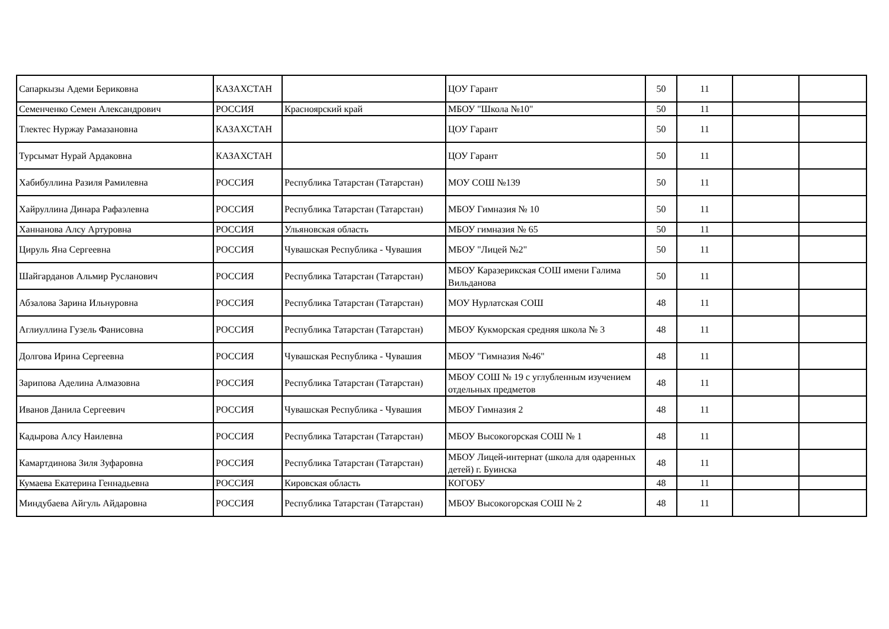| Сапаркызы Адеми Бериковна | КАЗАХСТАН | | ЦОУ Гарант | 50 | 11 | | |
| Семенченко Семен Александрович | РОССИЯ | Красноярский край | МБОУ "Школа №10" | 50 | 11 | | |
| Тлектес Нуржау Рамазановна | КАЗАХСТАН | | ЦОУ Гарант | 50 | 11 | | |
| Турсымат Нурай Ардаковна | КАЗАХСТАН | | ЦОУ Гарант | 50 | 11 | | |
| Хабибуллина Разиля Рамилевна | РОССИЯ | Республика Татарстан (Татарстан) | МОУ СОШ №139 | 50 | 11 | | |
| Хайруллина Динара Рафаэлевна | РОССИЯ | Республика Татарстан (Татарстан) | МБОУ Гимназия № 10 | 50 | 11 | | |
| Ханнанова Алсу Артуровна | РОССИЯ | Ульяновская область | МБОУ гимназия № 65 | 50 | 11 | | |
| Цируль Яна Сергеевна | РОССИЯ | Чувашская Республика - Чувашия | МБОУ "Лицей №2" | 50 | 11 | | |
| Шайгарданов Альмир Русланович | РОССИЯ | Республика Татарстан (Татарстан) | МБОУ Каразерикская СОШ имени Галима Вильданова | 50 | 11 | | |
| Абзалова Зарина Ильнуровна | РОССИЯ | Республика Татарстан (Татарстан) | МОУ Нурлатская СОШ | 48 | 11 | | |
| Аглиуллина Гузель Фанисовна | РОССИЯ | Республика Татарстан (Татарстан) | МБОУ Кукморская средняя школа № 3 | 48 | 11 | | |
| Долгова Ирина Сергеевна | РОССИЯ | Чувашская Республика - Чувашия | МБОУ "Гимназия №46" | 48 | 11 | | |
| Зарипова Аделина Алмазовна | РОССИЯ | Республика Татарстан (Татарстан) | МБОУ СОШ № 19 с углубленным изучением отдельных предметов | 48 | 11 | | |
| Иванов Данила Сергеевич | РОССИЯ | Чувашская Республика - Чувашия | МБОУ Гимназия 2 | 48 | 11 | | |
| Кадырова Алсу Наилевна | РОССИЯ | Республика Татарстан (Татарстан) | МБОУ Высокогорская СОШ № 1 | 48 | 11 | | |
| Камартдинова Зиля Зуфаровна | РОССИЯ | Республика Татарстан (Татарстан) | МБОУ Лицей-интернат (школа для одаренных детей) г. Буинска | 48 | 11 | | |
| Кумаева Екатерина Геннадьевна | РОССИЯ | Кировская область | КОГОБУ | 48 | 11 | | |
| Миндубаева Айгуль Айдаровна | РОССИЯ | Республика Татарстан (Татарстан) | МБОУ Высокогорская СОШ № 2 | 48 | 11 | | |